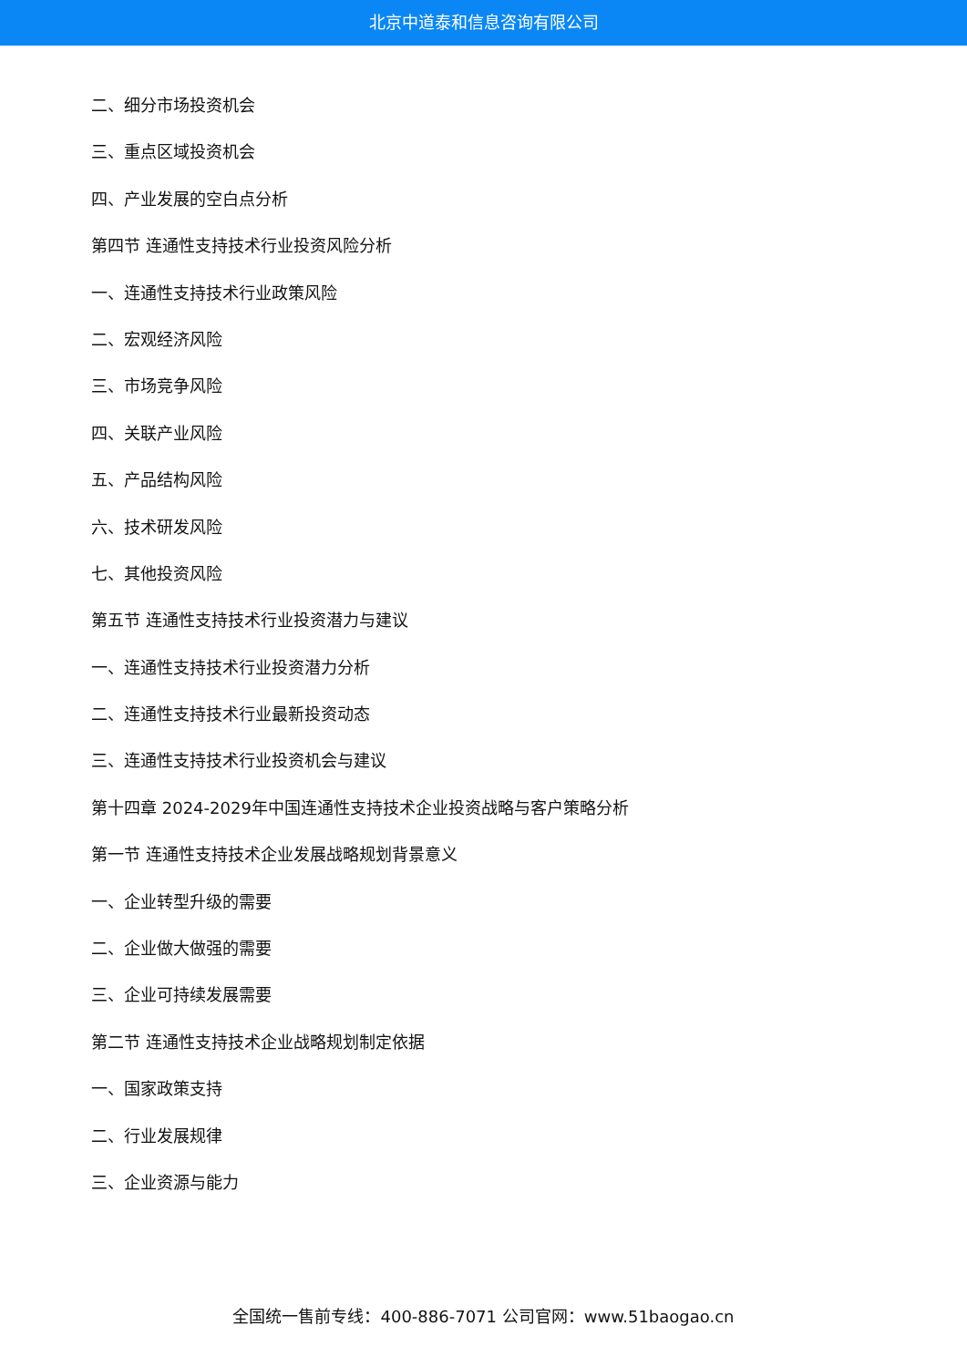北京中道泰和信息咨询有限公司
二、细分市场投资机会
三、重点区域投资机会
四、产业发展的空白点分析
第四节 连通性支持技术行业投资风险分析
一、连通性支持技术行业政策风险
二、宏观经济风险
三、市场竞争风险
四、关联产业风险
五、产品结构风险
六、技术研发风险
七、其他投资风险
第五节 连通性支持技术行业投资潜力与建议
一、连通性支持技术行业投资潜力分析
二、连通性支持技术行业最新投资动态
三、连通性支持技术行业投资机会与建议
第十四章 2024-2029年中国连通性支持技术企业投资战略与客户策略分析
第一节 连通性支持技术企业发展战略规划背景意义
一、企业转型升级的需要
二、企业做大做强的需要
三、企业可持续发展需要
第二节 连通性支持技术企业战略规划制定依据
一、国家政策支持
二、行业发展规律
三、企业资源与能力
全国统一售前专线：400-886-7071 公司官网：www.51baogao.cn